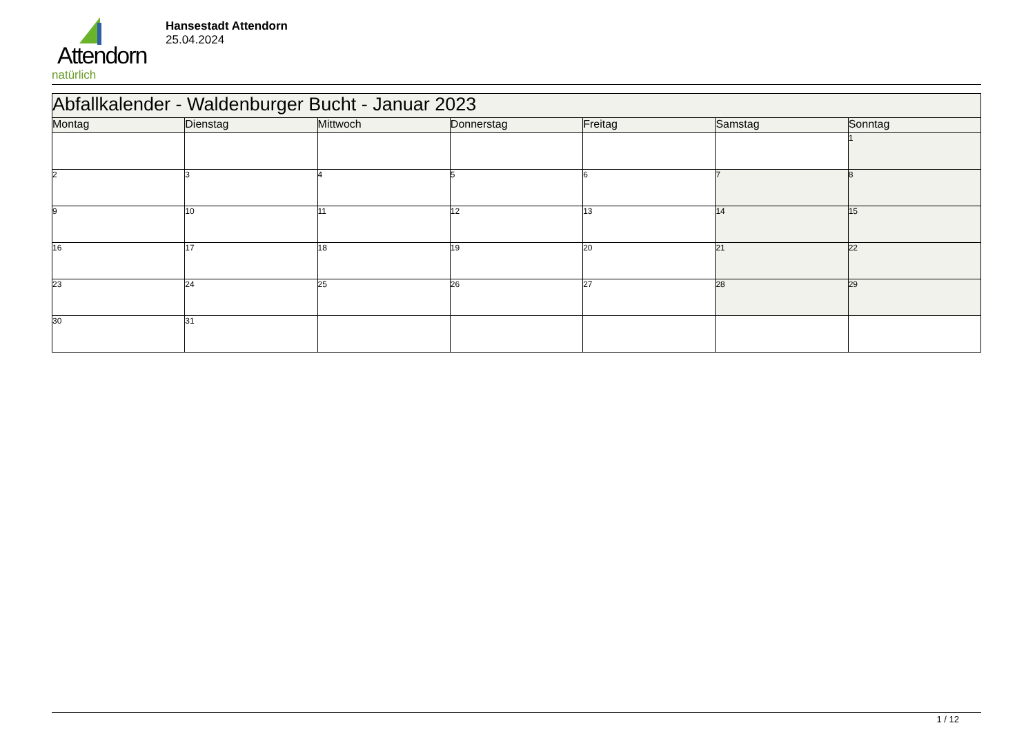Attendorn
natürlich
Hansestadt Attendorn
25.04.2024
| Abfallkalender - Waldenburger Bucht - Januar 2023 | | | | | | |
| --- | --- | --- | --- | --- | --- | --- |
| Montag | Dienstag | Mittwoch | Donnerstag | Freitag | Samstag | Sonntag |
| | | | | | | 1 |
| 2 | 3 | 4 | 5 | 6 | 7 | 8 |
| 9 | 10 | 11 | 12 | 13 | 14 | 15 |
| 16 | 17 | 18 | 19 | 20 | 21 | 22 |
| 23 | 24 | 25 | 26 | 27 | 28 | 29 |
| 30 | 31 | | | | | |
1 / 12